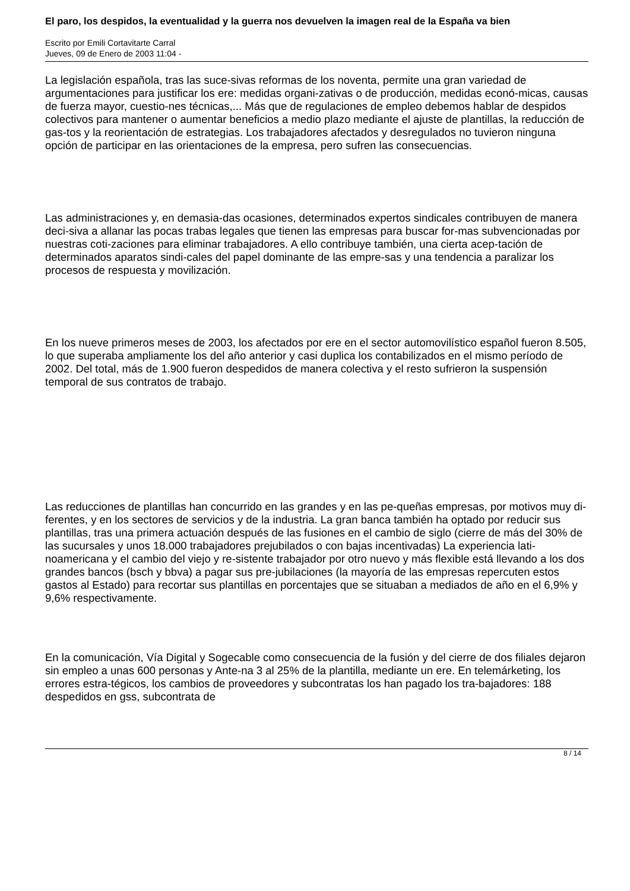El paro, los despidos, la eventualidad y la guerra nos devuelven la imagen real de la España va bien
Escrito por Emili Cortavitarte Carral
Jueves, 09 de Enero de 2003 11:04 -
La legislación española, tras las suce-sivas reformas de los noventa, permite una gran variedad de argumentaciones para justificar los ere: medidas organi-zativas o de producción, medidas econó-micas, causas de fuerza mayor, cuestio-nes técnicas,... Más que de regulaciones de empleo debemos hablar de despidos colectivos para mantener o aumentar beneficios a medio plazo mediante el ajuste de plantillas, la reducción de gas-tos y la reorientación de estrategias. Los trabajadores afectados y desregulados no tuvieron ninguna opción de participar en las orientaciones de la empresa, pero sufren las consecuencias.
Las administraciones y, en demasia-das ocasiones, determinados expertos sindicales contribuyen de manera deci-siva a allanar las pocas trabas legales que tienen las empresas para buscar for-mas subvencionadas por nuestras coti-zaciones para eliminar trabajadores. A ello contribuye también, una cierta acep-tación de determinados aparatos sindi-cales del papel dominante de las empre-sas y una tendencia a paralizar los procesos de respuesta y movilización.
En los nueve primeros meses de 2003, los afectados por ere en el sector automovilístico español fueron 8.505, lo que superaba ampliamente los del año anterior y casi duplica los contabilizados en el mismo período de 2002. Del total, más de 1.900 fueron despedidos de manera colectiva y el resto sufrieron la suspensión temporal de sus contratos de trabajo.
Las reducciones de plantillas han concurrido en las grandes y en las pe-queñas empresas, por motivos muy di-ferentes, y en los sectores de servicios y de la industria. La gran banca también ha optado por reducir sus plantillas, tras una primera actuación después de las fusiones en el cambio de siglo (cierre de más del 30% de las sucursales y unos 18.000 trabajadores prejubilados o con bajas incentivadas) La experiencia lati-noamericana y el cambio del viejo y re-sistente trabajador por otro nuevo y más flexible está llevando a los dos grandes bancos (bsch y bbva) a pagar sus pre-jubilaciones (la mayoría de las empresas repercuten estos gastos al Estado) para recortar sus plantillas en porcentajes que se situaban a mediados de año en el 6,9% y 9,6% respectivamente.
En la comunicación, Vía Digital y Sogecable como consecuencia de la fusión y del cierre de dos filiales dejaron sin empleo a unas 600 personas y Ante-na 3 al 25% de la plantilla, mediante un ere. En telemárketing, los errores estra-tégicos, los cambios de proveedores y subcontratas los han pagado los tra-bajadores: 188 despedidos en gss, subcontrata de
8 / 14